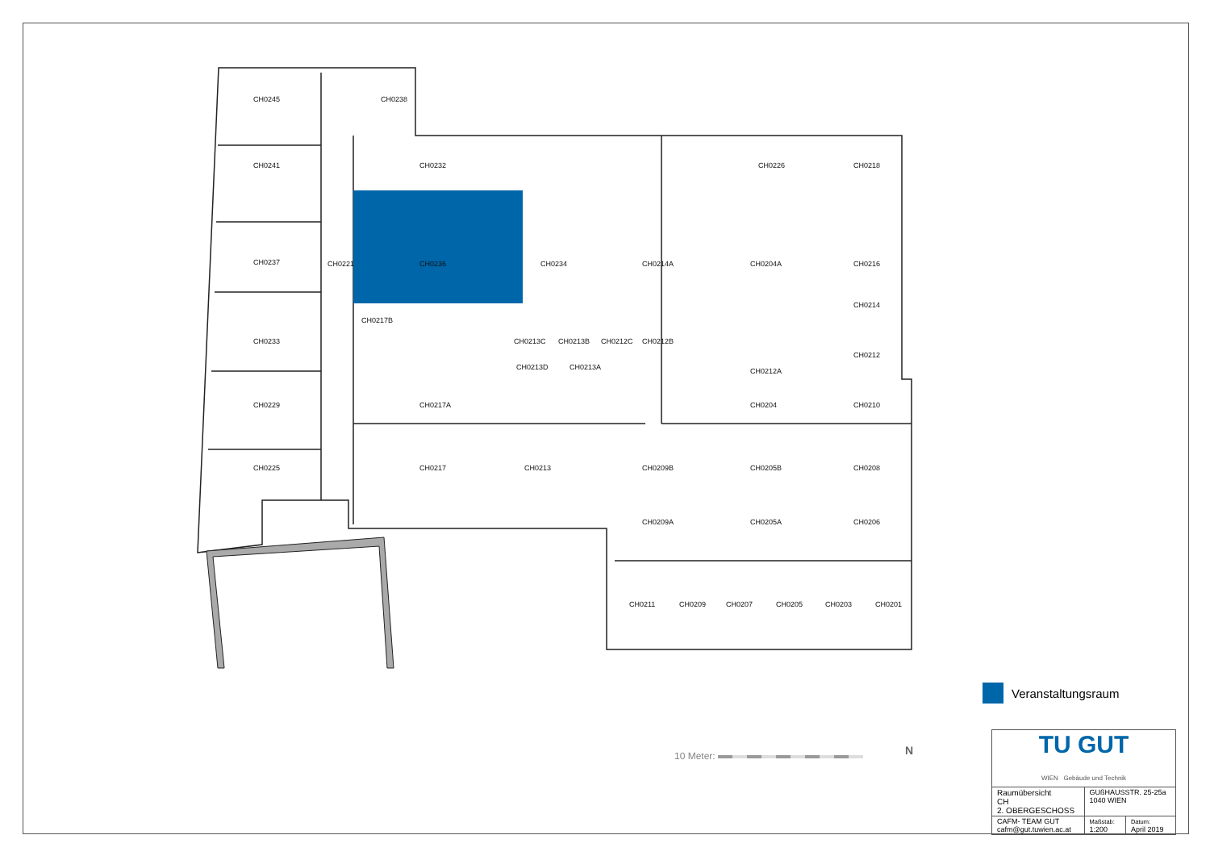CH0245 CH0238
CH0241 CH0232 CH0226 CH0218
CH0237 CH0221 CH0236 CH0234 CH0214A CH0204A CH0216
CH0214
CH0217B
CH0233 CH0213C CH0213B CH0212C CH0212B
CH0212
CH0213D CH0213A CH0212A
CH0229 CH0217A CH0204 CH0210
CH0225 CH0217 CH0213 CH0209B CH0205B CH0208
CH0209A CH0205A CH0206
CH0211 CH0209 CH0207 CH0205 CH0203 CH0201
Veranstaltungsraum
10 Meter: N
| TU GUT WIEN Gebäude und Technik | | |
| Raumübersicht CH 2. OBERGESCHOSS | GUßHAUSSTR. 25-25a 1040 WIEN | |
| CAFM- TEAM GUT cafm@gut.tuwien.ac.at | Maßstab: 1:200 | Datum: April 2019 |